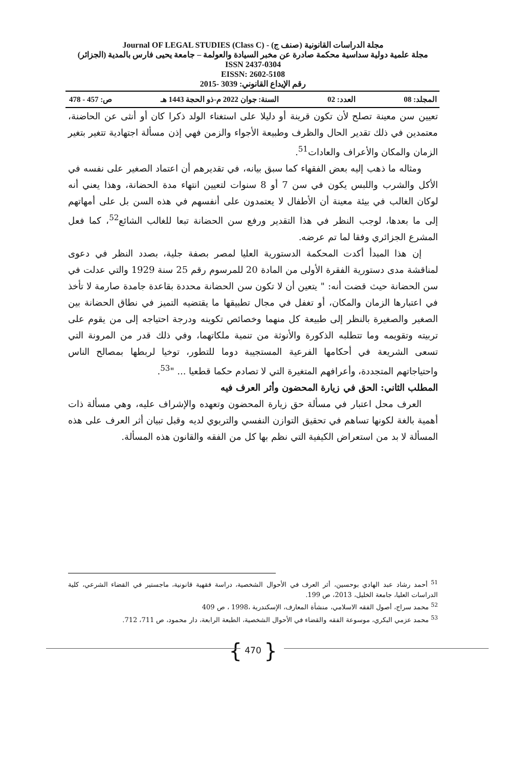مجلة الدراسات القانونية (صنف ج) - (Class C) Journal OF LEGAL STUDIES
مجلة علمية دولية سداسية محكمة صادرة عن مخبر السيادة والعولمة – جامعة يحيى فارس بالمدية (الجزائر)
ISSN 2437-0304
EISSN: 2602-5108
رقم الإيداع القانوني: 3039 -2015
المجلد: 08 العدد: 02 السنة: جوان 2022 م-ذو الحجة 1443 هـ ص: 457 - 478
تعيين سن معينة تصلح لأن تكون قرينة أو دليلا على استغناء الولد ذكرا كان أو أنثى عن الحاضنة، معتمدين في ذلك تقدير الحال والظرف وطبيعة الأجواء والزمن فهي إذن مسألة اجتهادية تتغير بتغير الزمان والمكان والأعراف والعادات<sup>51</sup>.
ومثاله ما ذهب إليه بعض الفقهاء كما سبق بيانه، في تقديرهم أن اعتماد الصغير على نفسه في الأكل والشرب واللبس يكون في سن 7 أو 8 سنوات لتعيين انتهاء مدة الحضانة، وهذا يعني أنه لوكان الغالب في بيئة معينة أن الأطفال لا يعتمدون على أنفسهم في هذه السن بل على أمهاتهم إلى ما بعدها، لوجب النظر في هذا التقدير ورفع سن الحضانة تبعا للغالب الشائع<sup>52</sup>، كما فعل المشرع الجزائري وفقا لما تم عرضه.
إن هذا المبدأ أكدت المحكمة الدستورية العليا لمصر بصفة جلية، بصدد النظر في دعوى لمناقشة مدى دستورية الفقرة الأولى من المادة 20 للمرسوم رقم 25 سنة 1929 والتي عدلت في سن الحضانة حيث قضت أنه: " يتعين أن لا تكون سن الحضانة محددة بقاعدة جامدة صارمة لا تأخذ في اعتبارها الزمان والمكان، أو تغفل في مجال تطبيقها ما يقتضيه التميز في نطاق الحضانة بين الصغير والصغيرة بالنظر إلى طبيعة كل منهما وخصائص تكوينه ودرجة احتياجه إلى من يقوم على تربيته وتقويمه وما تتطلبه الذكورة والأنوثة من تنمية ملكاتهما، وفي ذلك قدر من المرونة التي تسعى الشريعة في أحكامها الفرعية المستجيبة دوما للتطور، توخيا لربطها بمصالح الناس واحتياجاتهم المتجددة، وأعرافهم المتغيرة التي لا تصادم حكما قطعيا ... "<sup>53</sup>.
المطلب الثاني: الحق في زيارة المحضون وأثر العرف فيه
العرف محل اعتبار في مسألة حق زيارة المحضون وتعهده والإشراف عليه، وهي مسألة ذات أهمية بالغة لكونها تساهم في تحقيق التوازن النفسي والتربوي لديه وقبل تبيان أثر العرف على هذه المسألة لا بد من استعراض الكيفية التي نظم بها كل من الفقه والقانون هذه المسألة.
<sup>51</sup> أحمد رشاد عبد الهادي بوحسين، أثر العرف في الأحوال الشخصية، دراسة فقهية قانونية، ماجستير في القضاء الشرعي، كلية الدراسات العليا، جامعة الخليل، 2013، ص 199.
<sup>52</sup> محمد سراج، أصول الفقه الاسلامي، منشأة المعارف، الإسكندرية ،1998 ، ص 409
<sup>53</sup> محمد عزمي البكري، موسوعة الفقه والقضاء في الأحوال الشخصية، الطبعة الرابعة، دار محمود، ص 711، 712.
{ 470 }